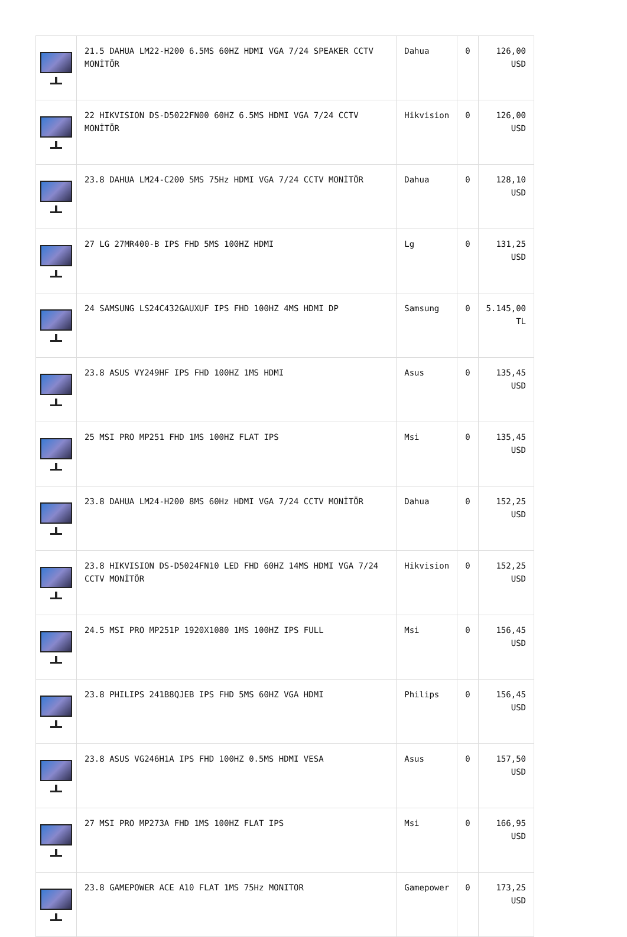| | 21.5 DAHUA LM22-H200 6.5MS 60HZ HDMI VGA 7/24 SPEAKER CCTV MONİTÖR | Dahua | 0 | 126,00 USD |
| | 22 HIKVISION DS-D5022FN00 60HZ 6.5MS HDMI VGA 7/24 CCTV MONİTÖR | Hikvision | 0 | 126,00 USD |
| | 23.8 DAHUA LM24-C200 5MS 75Hz HDMI VGA 7/24 CCTV MONİTÖR | Dahua | 0 | 128,10 USD |
| | 27 LG 27MR400-B IPS FHD 5MS 100HZ HDMI | Lg | 0 | 131,25 USD |
| | 24 SAMSUNG LS24C432GAUXUF IPS FHD 100HZ 4MS HDMI DP | Samsung | 0 | 5.145,00 TL |
| | 23.8 ASUS VY249HF IPS FHD 100HZ 1MS HDMI | Asus | 0 | 135,45 USD |
| | 25 MSI PRO MP251 FHD 1MS 100HZ FLAT IPS | Msi | 0 | 135,45 USD |
| | 23.8 DAHUA LM24-H200 8MS 60Hz HDMI VGA 7/24 CCTV MONİTÖR | Dahua | 0 | 152,25 USD |
| | 23.8 HIKVISION DS-D5024FN10 LED FHD 60HZ 14MS HDMI VGA 7/24 CCTV MONİTÖR | Hikvision | 0 | 152,25 USD |
| | 24.5 MSI PRO MP251P 1920X1080 1MS 100HZ IPS FULL | Msi | 0 | 156,45 USD |
| | 23.8 PHILIPS 241B8QJEB IPS FHD 5MS 60HZ VGA HDMI | Philips | 0 | 156,45 USD |
| | 23.8 ASUS VG246H1A IPS FHD 100HZ 0.5MS HDMI VESA | Asus | 0 | 157,50 USD |
| | 27 MSI PRO MP273A FHD 1MS 100HZ FLAT IPS | Msi | 0 | 166,95 USD |
| | 23.8 GAMEPOWER ACE A10 FLAT 1MS 75Hz MONITOR | Gamepower | 0 | 173,25 USD |